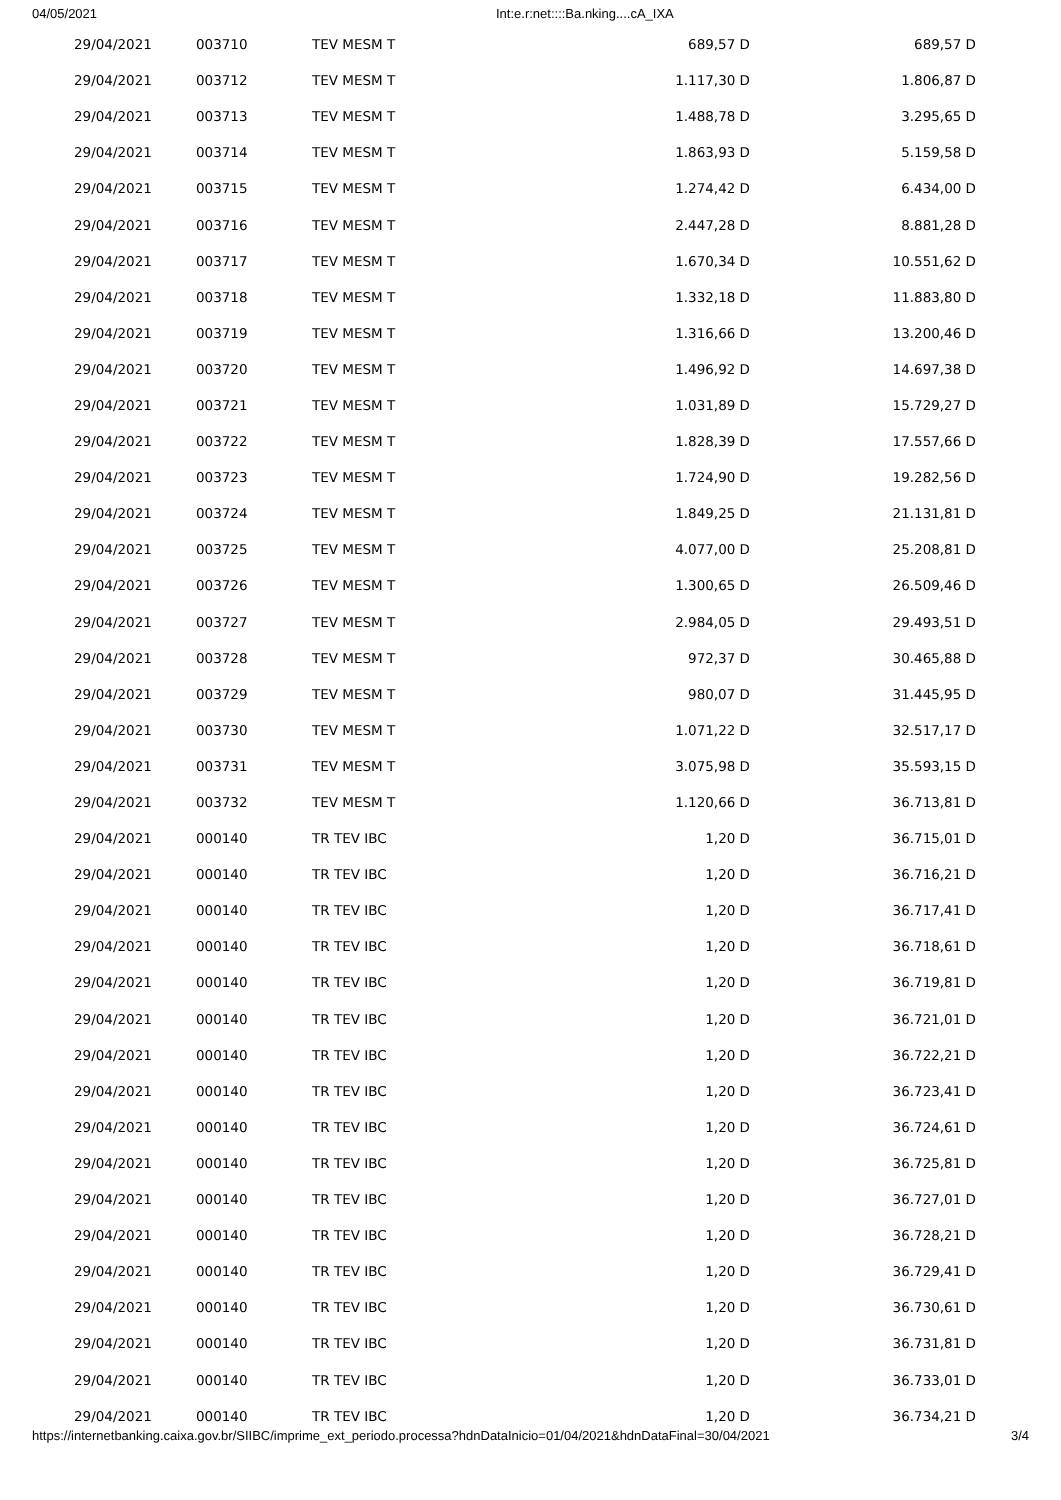04/05/2021 Int:e.r:net::::Ba.nking....cA_IXA
| 29/04/2021 | 003710 | TEV MESM T | 689,57 D | 689,57 D |
| 29/04/2021 | 003712 | TEV MESM T | 1.117,30 D | 1.806,87 D |
| 29/04/2021 | 003713 | TEV MESM T | 1.488,78 D | 3.295,65 D |
| 29/04/2021 | 003714 | TEV MESM T | 1.863,93 D | 5.159,58 D |
| 29/04/2021 | 003715 | TEV MESM T | 1.274,42 D | 6.434,00 D |
| 29/04/2021 | 003716 | TEV MESM T | 2.447,28 D | 8.881,28 D |
| 29/04/2021 | 003717 | TEV MESM T | 1.670,34 D | 10.551,62 D |
| 29/04/2021 | 003718 | TEV MESM T | 1.332,18 D | 11.883,80 D |
| 29/04/2021 | 003719 | TEV MESM T | 1.316,66 D | 13.200,46 D |
| 29/04/2021 | 003720 | TEV MESM T | 1.496,92 D | 14.697,38 D |
| 29/04/2021 | 003721 | TEV MESM T | 1.031,89 D | 15.729,27 D |
| 29/04/2021 | 003722 | TEV MESM T | 1.828,39 D | 17.557,66 D |
| 29/04/2021 | 003723 | TEV MESM T | 1.724,90 D | 19.282,56 D |
| 29/04/2021 | 003724 | TEV MESM T | 1.849,25 D | 21.131,81 D |
| 29/04/2021 | 003725 | TEV MESM T | 4.077,00 D | 25.208,81 D |
| 29/04/2021 | 003726 | TEV MESM T | 1.300,65 D | 26.509,46 D |
| 29/04/2021 | 003727 | TEV MESM T | 2.984,05 D | 29.493,51 D |
| 29/04/2021 | 003728 | TEV MESM T | 972,37 D | 30.465,88 D |
| 29/04/2021 | 003729 | TEV MESM T | 980,07 D | 31.445,95 D |
| 29/04/2021 | 003730 | TEV MESM T | 1.071,22 D | 32.517,17 D |
| 29/04/2021 | 003731 | TEV MESM T | 3.075,98 D | 35.593,15 D |
| 29/04/2021 | 003732 | TEV MESM T | 1.120,66 D | 36.713,81 D |
| 29/04/2021 | 000140 | TR TEV IBC | 1,20 D | 36.715,01 D |
| 29/04/2021 | 000140 | TR TEV IBC | 1,20 D | 36.716,21 D |
| 29/04/2021 | 000140 | TR TEV IBC | 1,20 D | 36.717,41 D |
| 29/04/2021 | 000140 | TR TEV IBC | 1,20 D | 36.718,61 D |
| 29/04/2021 | 000140 | TR TEV IBC | 1,20 D | 36.719,81 D |
| 29/04/2021 | 000140 | TR TEV IBC | 1,20 D | 36.721,01 D |
| 29/04/2021 | 000140 | TR TEV IBC | 1,20 D | 36.722,21 D |
| 29/04/2021 | 000140 | TR TEV IBC | 1,20 D | 36.723,41 D |
| 29/04/2021 | 000140 | TR TEV IBC | 1,20 D | 36.724,61 D |
| 29/04/2021 | 000140 | TR TEV IBC | 1,20 D | 36.725,81 D |
| 29/04/2021 | 000140 | TR TEV IBC | 1,20 D | 36.727,01 D |
| 29/04/2021 | 000140 | TR TEV IBC | 1,20 D | 36.728,21 D |
| 29/04/2021 | 000140 | TR TEV IBC | 1,20 D | 36.729,41 D |
| 29/04/2021 | 000140 | TR TEV IBC | 1,20 D | 36.730,61 D |
| 29/04/2021 | 000140 | TR TEV IBC | 1,20 D | 36.731,81 D |
| 29/04/2021 | 000140 | TR TEV IBC | 1,20 D | 36.733,01 D |
| 29/04/2021 | 000140 | TR TEV IBC | 1,20 D | 36.734,21 D |
https://internetbanking.caixa.gov.br/SIIBC/imprime_ext_periodo.processa?hdnDataInicio=01/04/2021&hdnDataFinal=30/04/2021 3/4